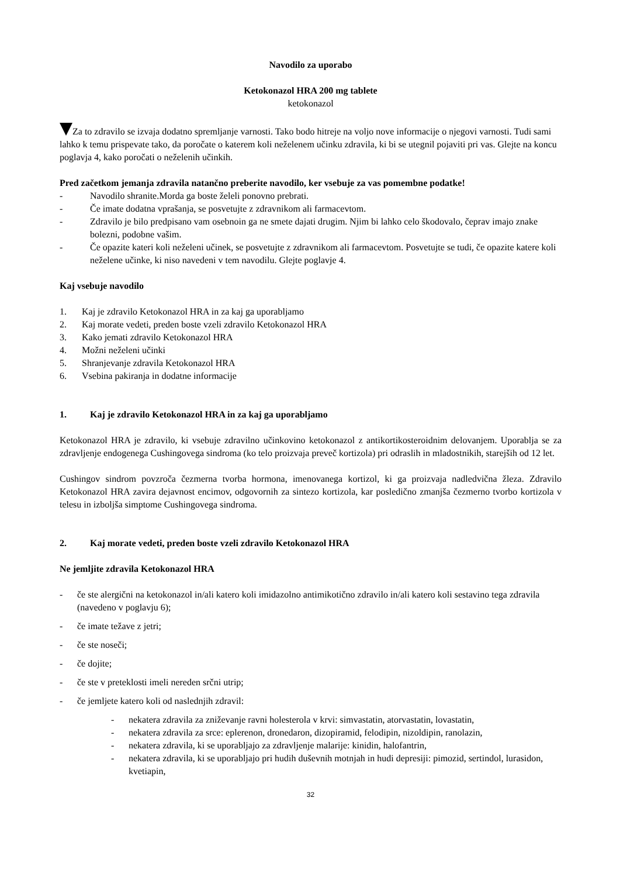Navodilo za uporabo
Ketokonazol HRA 200 mg tablete
ketokonazol
Za to zdravilo se izvaja dodatno spremljanje varnosti. Tako bodo hitreje na voljo nove informacije o njegovi varnosti. Tudi sami lahko k temu prispevate tako, da poročate o katerem koli neželenem učinku zdravila, ki bi se utegnil pojaviti pri vas. Glejte na koncu poglavja 4, kako poročati o neželenih učinkih.
Pred začetkom jemanja zdravila natančno preberite navodilo, ker vsebuje za vas pomembne podatke!
- Navodilo shranite.Morda ga boste želeli ponovno prebrati.
- Če imate dodatna vprašanja, se posvetujte z zdravnikom ali farmacevtom.
- Zdravilo je bilo predpisano vam osebnoin ga ne smete dajati drugim. Njim bi lahko celo škodovalo, čeprav imajo znake bolezni, podobne vašim.
- Če opazite kateri koli neželeni učinek, se posvetujte z zdravnikom ali farmacevtom. Posvetujte se tudi, če opazite katere koli neželene učinke, ki niso navedeni v tem navodilu. Glejte poglavje 4.
Kaj vsebuje navodilo
1. Kaj je zdravilo Ketokonazol HRA in za kaj ga uporabljamo
2. Kaj morate vedeti, preden boste vzeli zdravilo Ketokonazol HRA
3. Kako jemati zdravilo Ketokonazol HRA
4. Možni neželeni učinki
5. Shranjevanje zdravila Ketokonazol HRA
6. Vsebina pakiranja in dodatne informacije
1. Kaj je zdravilo Ketokonazol HRA in za kaj ga uporabljamo
Ketokonazol HRA je zdravilo, ki vsebuje zdravilno učinkovino ketokonazol z antikortikosteroidnim delovanjem. Uporablja se za zdravljenje endogenega Cushingovega sindroma (ko telo proizvaja preveč kortizola) pri odraslih in mladostnikih, starejših od 12 let.
Cushingov sindrom povzroča čezmerna tvorba hormona, imenovanega kortizol, ki ga proizvaja nadledvična žleza. Zdravilo Ketokonazol HRA zavira dejavnost encimov, odgovornih za sintezo kortizola, kar posledično zmanjša čezmerno tvorbo kortizola v telesu in izboljša simptome Cushingovega sindroma.
2. Kaj morate vedeti, preden boste vzeli zdravilo Ketokonazol HRA
Ne jemljite zdravila Ketokonazol HRA
- če ste alergični na ketokonazol in/ali katero koli imidazolno antimikotično zdravilo in/ali katero koli sestavino tega zdravila (navedeno v poglavju 6);
- če imate težave z jetri;
- če ste noseči;
- če dojite;
- če ste v preteklosti imeli nereden srčni utrip;
- če jemljete katero koli od naslednjih zdravil:
- nekatera zdravila za zniževanje ravni holesterola v krvi: simvastatin, atorvastatin, lovastatin,
- nekatera zdravila za srce: eplerenon, dronedaron, dizopiramid, felodipin, nizoldipin, ranolazin,
- nekatera zdravila, ki se uporabljajo za zdravljenje malarije: kinidin, halofantrin,
- nekatera zdravila, ki se uporabljajo pri hudih duševnih motnjah in hudi depresiji: pimozid, sertindol, lurasidon, kvetiapin,
32